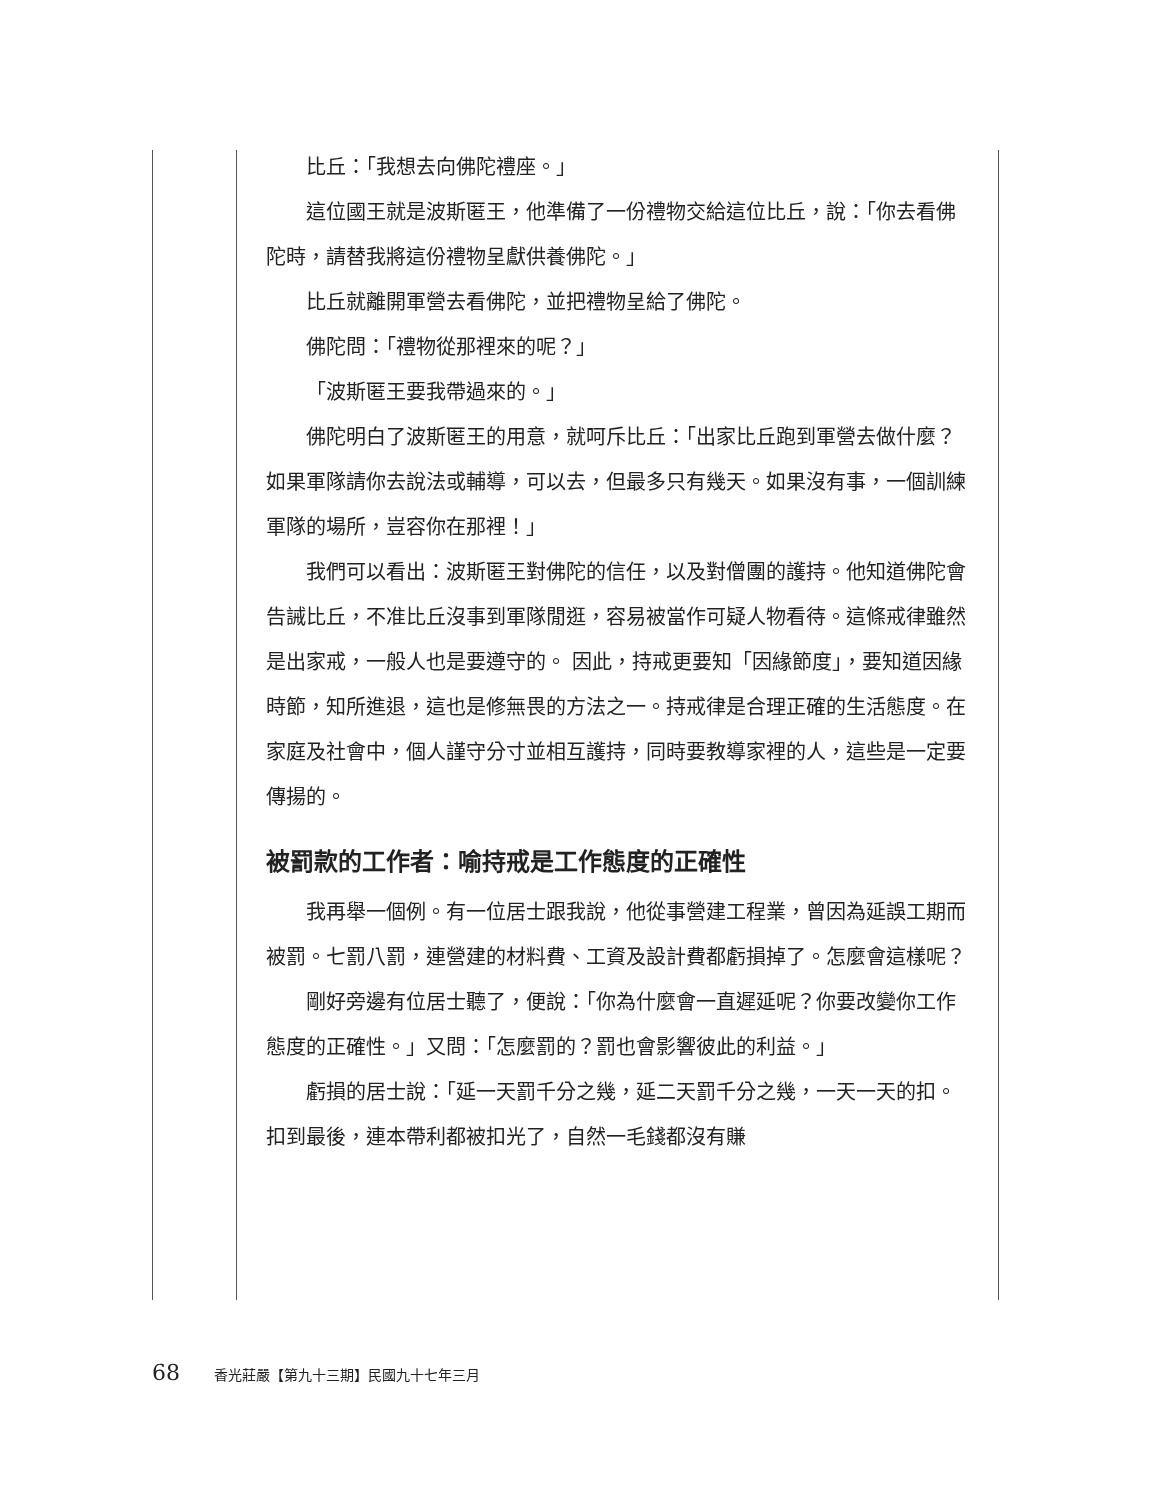比丘：「我想去向佛陀禮座。」
這位國王就是波斯匿王，他準備了一份禮物交給這位比丘，說：「你去看佛陀時，請替我將這份禮物呈獻供養佛陀。」
比丘就離開軍營去看佛陀，並把禮物呈給了佛陀。
佛陀問：「禮物從那裡來的呢？」
「波斯匿王要我帶過來的。」
佛陀明白了波斯匿王的用意，就呵斥比丘：「出家比丘跑到軍營去做什麼？如果軍隊請你去說法或輔導，可以去，但最多只有幾天。如果沒有事，一個訓練軍隊的場所，豈容你在那裡！」
我們可以看出：波斯匿王對佛陀的信任，以及對僧團的護持。他知道佛陀會告誡比丘，不准比丘沒事到軍隊閒逛，容易被當作可疑人物看待。這條戒律雖然是出家戒，一般人也是要遵守的。 因此，持戒更要知「因緣節度」，要知道因緣時節，知所進退，這也是修無畏的方法之一。持戒律是合理正確的生活態度。在家庭及社會中，個人謹守分寸並相互護持，同時要教導家裡的人，這些是一定要傳揚的。
被罰款的工作者：喻持戒是工作態度的正確性
我再舉一個例。有一位居士跟我說，他從事營建工程業，曾因為延誤工期而被罰。七罰八罰，連營建的材料費、工資及設計費都虧損掉了。怎麼會這樣呢？
剛好旁邊有位居士聽了，便說：「你為什麼會一直遲延呢？你要改變你工作態度的正確性。」又問：「怎麼罰的？罰也會影響彼此的利益。」
虧損的居士說：「延一天罰千分之幾，延二天罰千分之幾，一天一天的扣。扣到最後，連本帶利都被扣光了，自然一毛錢都沒有賺
68 香光莊嚴【第九十三期】民國九十七年三月